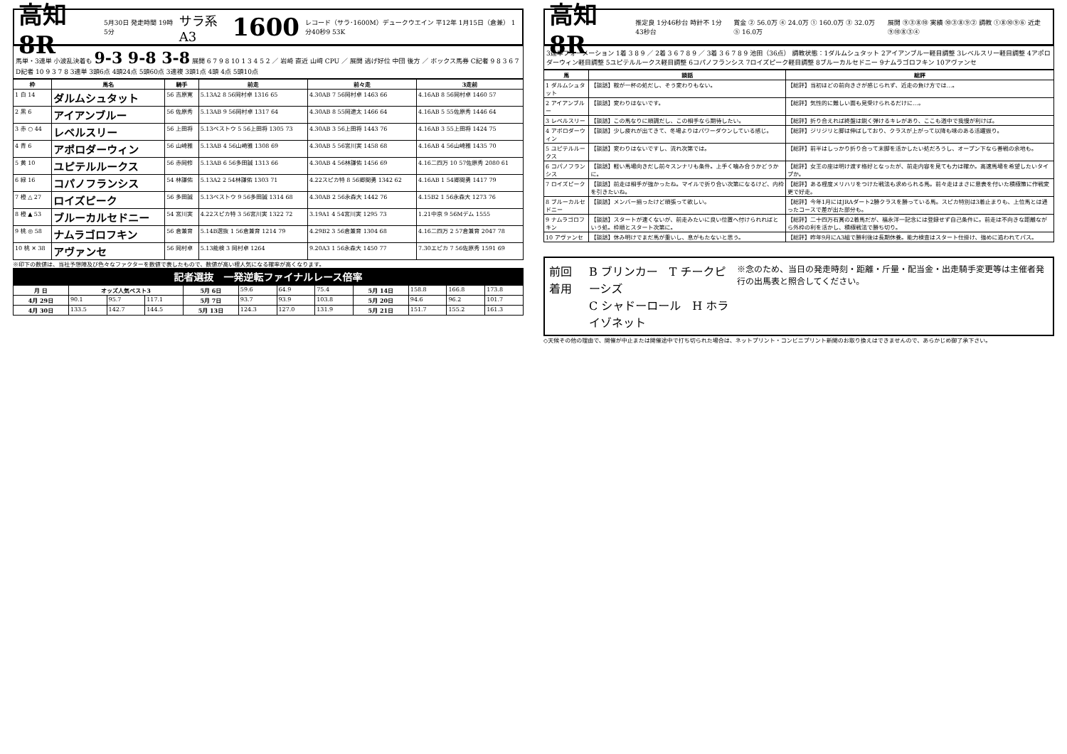高知 8R 5月30日 発走時間 19時 5分 サラ系A3 1600 レコード（サラ･1600M）デュークウエイン 平12年 1月15日（倉兼） 1分40秒9 53K
馬単・3連単 小波乱決着も 9-3 9-8 3-8 展開 6 7 9 8 10 1 3 4 5 2 ／ 岩崎 直近 山﨑 CPU ／ 展開 逃げ好位 中団 後方 ／ ボックス馬券 C記者 9 8 3 6 7 D記者 10 9 3 7 8 3連単 3頭6点 4頭24点 5頭60点 3連複 3頭1点 4頭 4点 5頭10点
| 枠 | 馬名 | 騎手 | 前走 | 前々走 | 3走前 |
| --- | --- | --- | --- | --- | --- |
| 1 白 14 | ダルムシュタット | 56 吉原寛 | 5.13A2 8 56岡村卓 1316 65 | 4.30AB 7 56岡村卓 1463 66 | 4.16AB 8 56岡村卓 1460 57 |
| 2 黒 6 | アイアンブルー | 56 佐原秀 | 5.13AB 9 56岡村卓 1317 64 | 4.30AB 8 55岡遼太 1466 64 | 4.16AB 5 55佐原秀 1446 64 |
| 3 赤 ○ 44 | レベルスリー | 56 上田将 | 5.13ベストウ 5 56上田将 1305 73 | 4.30AB 3 56上田将 1443 76 | 4.16AB 3 55上田将 1424 75 |
| 4 青 6 | アポロダーウィン | 56 山崎雅 | 5.13AB 4 56山崎雅 1308 69 | 4.30AB 5 56宮川実 1458 68 | 4.16AB 4 56山崎雅 1435 70 |
| 5 黄 10 | ユピテルルークス | 56 赤岡修 | 5.13AB 6 56多田誠 1313 66 | 4.30AB 4 56林謙佑 1456 69 | 4.16二四万 10 57佐原秀 2080 61 |
| 6 緑 16 | コパノフランシス | 54 林謙佑 | 5.13A2 2 54林謙佑 1303 71 | 4.22スピカ特 8 56郷間勇 1342 62 | 4.16AB 1 54郷間勇 1417 79 |
| 7 橙 △ 27 | ロイズピーク | 56 多田誠 | 5.13ベストウ 9 56多田誠 1314 68 | 4.30AB 2 56永森大 1442 76 | 4.15B2 1 56永森大 1273 76 |
| 8 橙 ▲ 53 | ブルーカルセドニー | 54 宮川実 | 4.22スピカ特 3 56宮川実 1322 72 | 3.19A1 4 54宮川実 1295 73 | 1.21中京 9 56Mデム 1555 |
| 9 桃 ◎ 58 | ナムラゴロフキン | 56 倉兼育 | 5.14B選抜 1 56倉兼育 1214 79 | 4.29B2 3 56倉兼育 1304 68 | 4.16二四万 2 57倉兼育 2047 78 |
| 10 桃 ✕ 38 | アヴァンセ | 56 岡村卓 | 5.13能検 3 岡村卓 1264 | 9.20A3 1 56永森大 1450 77 | 7.30エピカ 7 56佐原秀 1591 69 |
※印下の数値は、当社予想陣及び色々なファクターを数値で表したもので、数値が高い程人気になる確率が高くなります。
記者選抜　一発逆転ファイナルレース倍率
| 月 日 | オッズ人気ベスト3 | | | 5月 6日 | 59.6 | 64.9 | 75.4 | 5月 14日 | 158.8 | 166.8 | 173.8 |
| 4月 29日 | 90.1 | 95.7 | 117.1 | 5月 7日 | 93.7 | 93.9 | 103.8 | 5月 20日 | 94.6 | 96.2 | 101.7 |
| 4月 30日 | 133.5 | 142.7 | 144.5 | 5月 13日 | 124.3 | 127.0 | 131.9 | 5月 21日 | 151.7 | 155.2 | 161.3 |
高知 8R 推定良 1分46秒台 時計不 1分43秒台 賞金 ② 56.0万 ④ 24.0万 ① 160.0万 ③ 32.0万 ⑤ 16.0万 展開 ⑨③⑧⑩ 実績 ⑩③⑧⑨② 調教 ①⑧⑩⑨⑥ 近走 ⑨⑩⑧③④
3連単フォーメーション 1着 3 8 9 ／ 2着 3 6 7 8 9 ／ 3着 3 6 7 8 9 池田（36点） 調教状態：1ダルムシュタット 2アイアンブルー軽目調整 3レベルスリー軽目調整 4アポロダーウィン軽目調整 5ユピテルルークス軽目調整 6コパノフランシス 7ロイズピーク軽目調整 8ブルーカルセドニー 9ナムラゴロフキン 10アヴァンセ
| 馬 | 談話 | 総評 |
| --- | --- | --- |
| 1 ダルムシュタット | 【談話】鞍が一杯の処だし、そう変わりもない。 | 【総評】当初ほどの前向きさが感じられず、近走の負け方では…。 |
| 2 アイアンブルー | 【談話】変わりはないです。 | 【総評】気性的に難しい面も見受けられるだけに…。 |
| 3 レベルスリー | 【談話】この馬なりに順調だし、この相手なら期待したい。 | 【総評】折り合えれば終盤は鋭く弾けるキレがあり、ここも道中で我慢が利けば。 |
| 4 アポロダーウィン | 【談話】少し疲れが出てきて、冬場よりはパワーダウンしている感じ。 | 【総評】ジリジリと脚は伸ばしており、クラスが上がって以降も味のある活躍振り。 |
| 5 ユピテルルークス | 【談話】変わりはないですし、流れ次第では。 | 【総評】前半はしっかり折り合って末脚を活かしたい処だろうし、オープン下なら善戦の余地も。 |
| 6 コパノフランシス | 【談話】軽い馬場向きだし前々スンナリも条件。上手く噛み合うかどうかに。 | 【総評】女王の座は明け渡す格好となったが、前走内容を見ても力は確か。高速馬場を希望したいタイプか。 |
| 7 ロイズピーク | 【談話】前走は相手が強かったね。マイルで折り合い次第になるけど、内枠を引きたいね。 | 【総評】ある程度メリハリをつけた戦法も求められる馬。前々走はまさに意表を付いた積極策に作戦変更で好走。 |
| 8 ブルーカルセドニー | 【談話】メンバー揃ったけど頑張って欲しい。 | 【総評】今年1月にはJRAダート2勝クラスを勝っている馬。スピカ特別は3着止まりも、上位馬とは通ったコースで差が出た部分も。 |
| 9 ナムラゴロフキン | 【談話】スタートが速くないが、前走みたいに良い位置へ付けられればという処。枠順とスタート次第に。 | 【総評】二十四万石賞の2着馬だが、福永洋一記念には登録せず自己条件に。前走は不向きな距離ながら外枠の利を活かし、積極戦法で勝ち切り。 |
| 10 アヴァンセ | 【談話】休み明けでまだ馬が重いし、息がもたないと思う。 | 【総評】昨年9月にA3組で勝利後は長期休養。能力検査はスタート仕掛け、強めに追われてパス。 |
前回着用 B ブリンカー　T チークピーシズ
C シャドーロール　H ホライゾネット ※念のため、当日の発走時刻・距離・斤量・配当金・出走騎手変更等は主催者発行の出馬表と照合してください。
◇天候その他の理由で、開催が中止または開催途中で打ち切られた場合は、ネットプリント・コンビニプリント新聞のお取り換えはできませんので、あらかじめ御了承下さい。